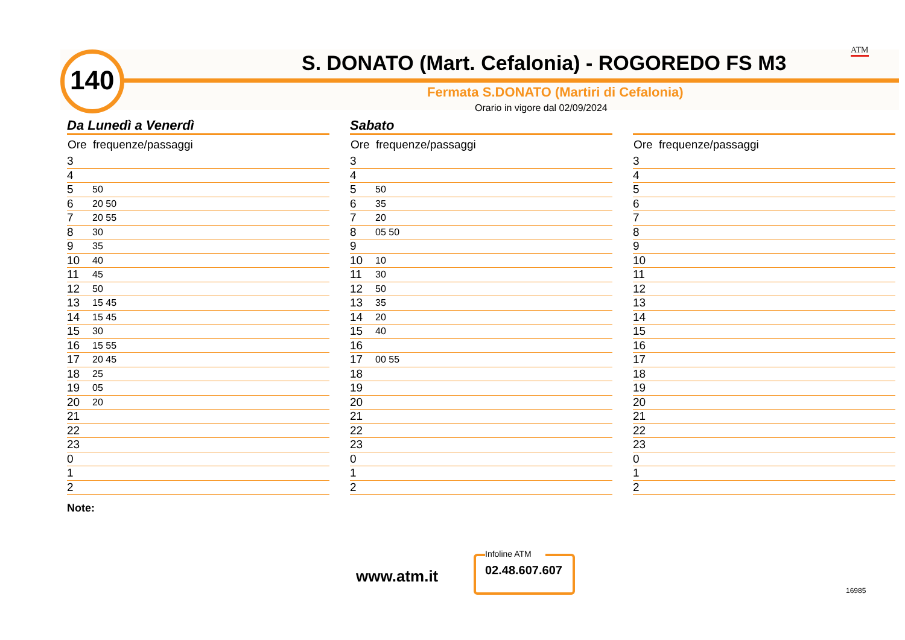140
S. DONATO (Mart. Cefalonia) - ROGOREDO FS M3
ATM
Fermata S.DONATO (Martiri di Cefalonia)
Orario in vigore dal 02/09/2024
Da Lunedì a Venerdì
| Ore | frequenze/passaggi |
| --- | --- |
| 3 | |
| 4 | |
| 5 | 50 |
| 6 | 20 50 |
| 7 | 20 55 |
| 8 | 30 |
| 9 | 35 |
| 10 | 40 |
| 11 | 45 |
| 12 | 50 |
| 13 | 15 45 |
| 14 | 15 45 |
| 15 | 30 |
| 16 | 15 55 |
| 17 | 20 45 |
| 18 | 25 |
| 19 | 05 |
| 20 | 20 |
| 21 | |
| 22 | |
| 23 | |
| 0 | |
| 1 | |
| 2 | |
Sabato
| Ore | frequenze/passaggi |
| --- | --- |
| 3 | |
| 4 | |
| 5 | 50 |
| 6 | 35 |
| 7 | 20 |
| 8 | 05 50 |
| 9 | |
| 10 | 10 |
| 11 | 30 |
| 12 | 50 |
| 13 | 35 |
| 14 | 20 |
| 15 | 40 |
| 16 | |
| 17 | 00 55 |
| 18 | |
| 19 | |
| 20 | |
| 21 | |
| 22 | |
| 23 | |
| 0 | |
| 1 | |
| 2 | |
| Ore | frequenze/passaggi |
| --- | --- |
| 3 | |
| 4 | |
| 5 | |
| 6 | |
| 7 | |
| 8 | |
| 9 | |
| 10 | |
| 11 | |
| 12 | |
| 13 | |
| 14 | |
| 15 | |
| 16 | |
| 17 | |
| 18 | |
| 19 | |
| 20 | |
| 21 | |
| 22 | |
| 23 | |
| 0 | |
| 1 | |
| 2 | |
Note:
www.atm.it
Infoline ATM
02.48.607.607
16985